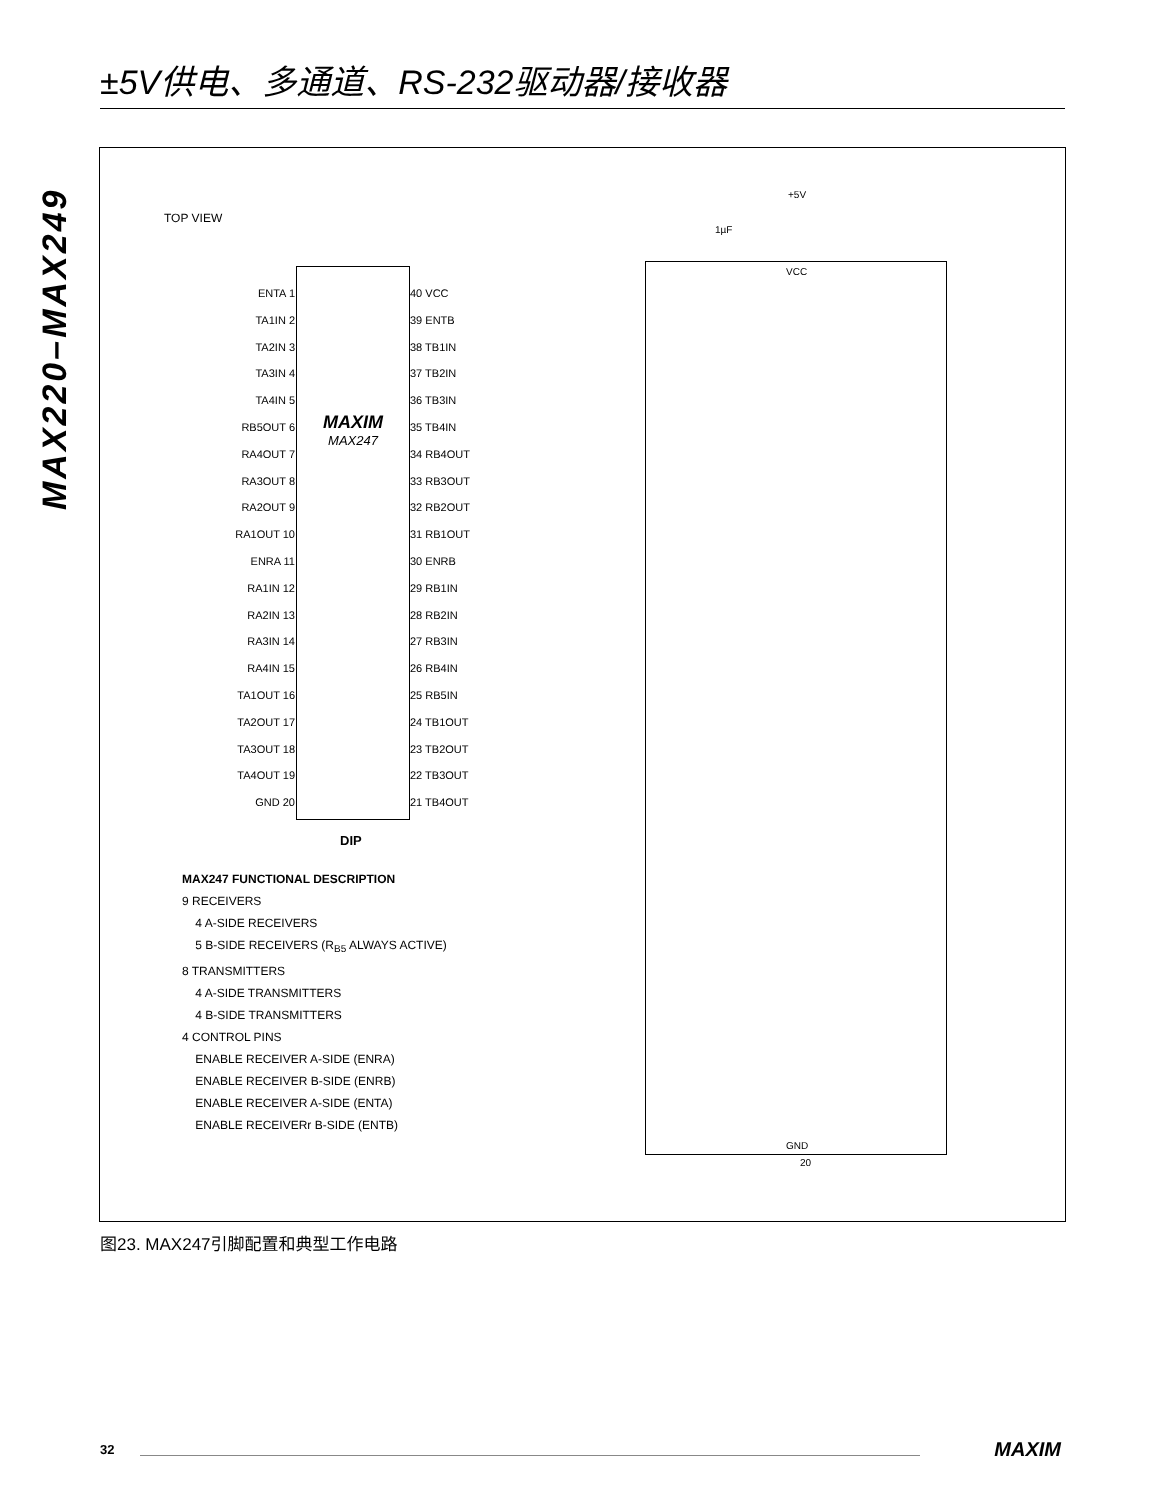±5V供电、多通道、RS-232驱动器/接收器
MAX220–MAX249
TOP VIEW
MAXIM
MAX247
DIP
+5V
1µF
VCC
GND
20
MAX247 FUNCTIONAL DESCRIPTION
9 RECEIVERS
4 A-SIDE RECEIVERS
5 B-SIDE RECEIVERS (R<sub>B5</sub> ALWAYS ACTIVE)
8 TRANSMITTERS
4 A-SIDE TRANSMITTERS
4 B-SIDE TRANSMITTERS
4 CONTROL PINS
ENABLE RECEIVER A-SIDE (ENRA)
ENABLE RECEIVER B-SIDE (ENRB)
ENABLE RECEIVER A-SIDE (ENTA)
ENABLE RECEIVERr B-SIDE (ENTB)
ENTA 1
TA1IN 2
TA2IN 3
TA3IN 4
TA4IN 5
RB5OUT 6
RA4OUT 7
RA3OUT 8
RA2OUT 9
RA1OUT 10
ENRA 11
RA1IN 12
RA2IN 13
RA3IN 14
RA4IN 15
TA1OUT 16
TA2OUT 17
TA3OUT 18
TA4OUT 19
GND 20
40 VCC
39 ENTB
38 TB1IN
37 TB2IN
36 TB3IN
35 TB4IN
34 RB4OUT
33 RB3OUT
32 RB2OUT
31 RB1OUT
30 ENRB
29 RB1IN
28 RB2IN
27 RB3IN
26 RB4IN
25 RB5IN
24 TB1OUT
23 TB2OUT
22 TB3OUT
21 TB4OUT
图23. MAX247引脚配置和典型工作电路
32 MAXIM